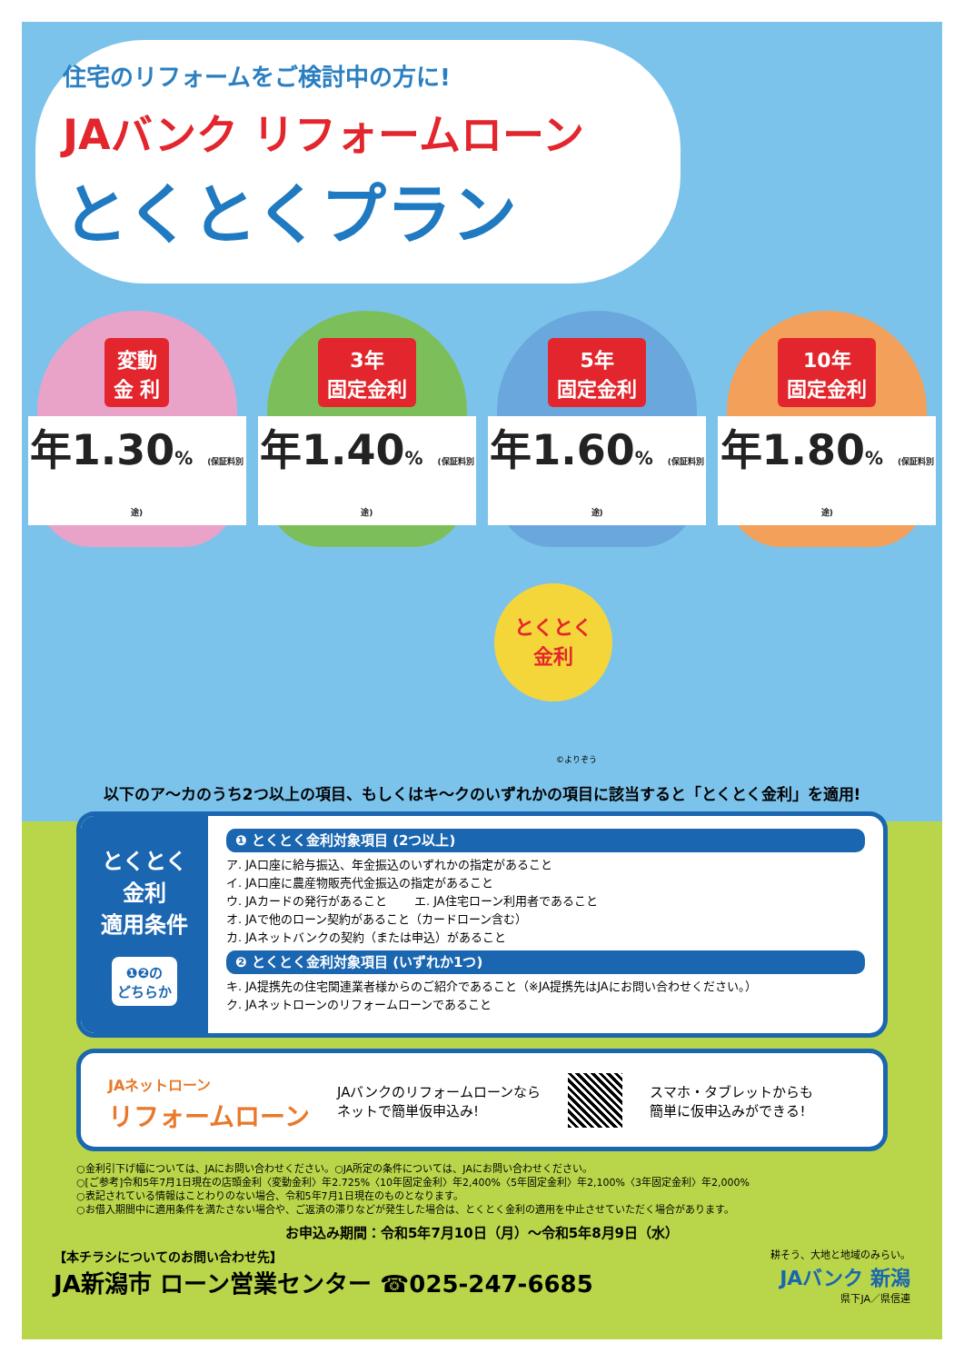住宅のリフォームをご検討中の方に!
JAバンク リフォームローン
とくとくプラン
変動
金 利
年1.30% (保証料別途)
3年
固定金利
年1.40% (保証料別途)
5年
固定金利
年1.60% (保証料別途)
10年
固定金利
年1.80% (保証料別途)
とくとく
金利
©よりぞう
以下のア〜カのうち2つ以上の項目、もしくはキ〜クのいずれかの項目に該当すると「とくとく金利」を適用!
とくとく
金利
適用条件
❶❷の
どちらか
❶ とくとく金利対象項目 (2つ以上)
ア. JA口座に給与振込、年金振込のいずれかの指定があること
イ. JA口座に農産物販売代金振込の指定があること
ウ. JAカードの発行があること　　 エ. JA住宅ローン利用者であること
オ. JAで他のローン契約があること（カードローン含む）
カ. JAネットバンクの契約（または申込）があること
❷ とくとく金利対象項目 (いずれか1つ)
キ. JA提携先の住宅関連業者様からのご紹介であること（※JA提携先はJAにお問い合わせください。）
ク. JAネットローンのリフォームローンであること
JAネットローン
リフォームローン
JAバンクのリフォームローンなら
ネットで簡単仮申込み!
スマホ・タブレットからも
簡単に仮申込みができる!
○金利引下げ幅については、JAにお問い合わせください。○JA所定の条件については、JAにお問い合わせください。
○[ご参考]令和5年7月1日現在の店頭金利〈変動金利〉年2.725%〈10年固定金利〉年2,400%〈5年固定金利〉年2,100%〈3年固定金利〉年2,000%
○表記されている情報はことわりのない場合、令和5年7月1日現在のものとなります。
○お借入期間中に適用条件を満たさない場合や、ご返済の滞りなどが発生した場合は、とくとく金利の適用を中止させていただく場合があります。
お申込み期間：令和5年7月10日（月）〜令和5年8月9日（水）
【本チラシについてのお問い合わせ先】
JA新潟市 ローン営業センター ☎025-247-6685
耕そう、大地と地域のみらい。
JAバンク 新潟
県下JA／県信連